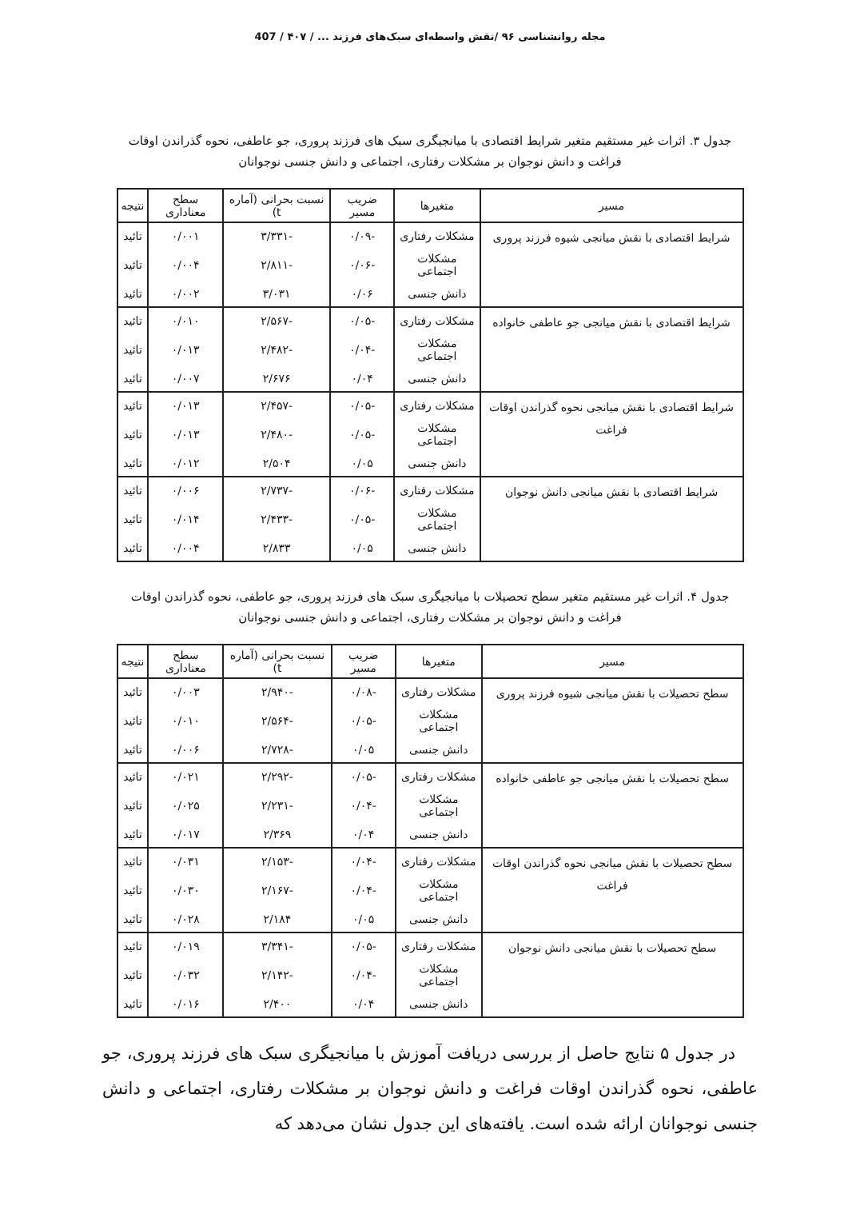مجله روانشناسی ۹۶ /نقش واسطه‌ای سبک‌های فرزند ... / ۴۰۷ / 407
جدول ۳. اثرات غیر مستقیم متغیر شرایط اقتصادی با میانجیگری سبک های فرزند پروری، جو عاطفی، نحوه گذراندن اوقات فراغت و دانش نوجوان بر مشکلات رفتاری، اجتماعی و دانش جنسی نوجوانان
| مسیر | متغیرها | ضریب مسیر | نسبت بحرانی (آماره t) | سطح معناداری | نتیجه |
| --- | --- | --- | --- | --- | --- |
| شرایط اقتصادی با نقش میانجی شیوه فرزند پروری | مشکلات رفتاری | -۰/۰۹ | -۳/۳۳۱ | ۰/۰۰۱ | تائید |
| | مشکلات اجتماعی | -۰/۰۶ | -۲/۸۱۱ | ۰/۰۰۴ | تائید |
| | دانش جنسی | ۰/۰۶ | ۳/۰۳۱ | ۰/۰۰۲ | تائید |
| شرایط اقتصادی با نقش میانجی جو عاطفی خانواده | مشکلات رفتاری | -۰/۰۵ | -۲/۵۶۷ | ۰/۰۱۰ | تائید |
| | مشکلات اجتماعی | -۰/۰۴ | -۲/۴۸۲ | ۰/۰۱۳ | تائید |
| | دانش جنسی | ۰/۰۴ | ۲/۶۷۶ | ۰/۰۰۷ | تائید |
| شرایط اقتصادی با نقش میانجی نحوه گذراندن اوقات فراغت | مشکلات رفتاری | -۰/۰۵ | -۲/۴۵۷ | ۰/۰۱۳ | تائید |
| | مشکلات اجتماعی | -۰/۰۵ | -۲/۴۸۰ | ۰/۰۱۳ | تائید |
| | دانش جنسی | ۰/۰۵ | ۲/۵۰۴ | ۰/۰۱۲ | تائید |
| شرایط اقتصادی با نقش میانجی دانش نوجوان | مشکلات رفتاری | -۰/۰۶ | -۲/۷۳۷ | ۰/۰۰۶ | تائید |
| | مشکلات اجتماعی | -۰/۰۵ | -۲/۴۳۳ | ۰/۰۱۴ | تائید |
| | دانش جنسی | ۰/۰۵ | ۲/۸۳۳ | ۰/۰۰۴ | تائید |
جدول ۴. اثرات غیر مستقیم متغیر سطح تحصیلات با میانجیگری سبک های فرزند پروری، جو عاطفی، نحوه گذراندن اوقات فراغت و دانش نوجوان بر مشکلات رفتاری، اجتماعی و دانش جنسی نوجوانان
| مسیر | متغیرها | ضریب مسیر | نسبت بحرانی (آماره t) | سطح معناداری | نتیجه |
| --- | --- | --- | --- | --- | --- |
| سطح تحصیلات با نقش میانجی شیوه فرزند پروری | مشکلات رفتاری | -۰/۰۸ | -۲/۹۴۰ | ۰/۰۰۳ | تائید |
| | مشکلات اجتماعی | -۰/۰۵ | -۲/۵۶۴ | ۰/۰۱۰ | تائید |
| | دانش جنسی | ۰/۰۵ | -۲/۷۲۸ | ۰/۰۰۶ | تائید |
| سطح تحصیلات با نقش میانجی جو عاطفی خانواده | مشکلات رفتاری | -۰/۰۵ | -۲/۲۹۲ | ۰/۰۲۱ | تائید |
| | مشکلات اجتماعی | -۰/۰۴ | -۲/۲۳۱ | ۰/۰۲۵ | تائید |
| | دانش جنسی | ۰/۰۴ | ۲/۳۶۹ | ۰/۰۱۷ | تائید |
| سطح تحصیلات با نقش میانجی نحوه گذراندن اوقات فراغت | مشکلات رفتاری | -۰/۰۴ | -۲/۱۵۳ | ۰/۰۳۱ | تائید |
| | مشکلات اجتماعی | -۰/۰۴ | -۲/۱۶۷ | ۰/۰۳۰ | تائید |
| | دانش جنسی | ۰/۰۵ | ۲/۱۸۴ | ۰/۰۲۸ | تائید |
| سطح تحصیلات با نقش میانجی دانش نوجوان | مشکلات رفتاری | -۰/۰۵ | -۳/۳۴۱ | ۰/۰۱۹ | تائید |
| | مشکلات اجتماعی | -۰/۰۴ | -۲/۱۴۲ | ۰/۰۳۲ | تائید |
| | دانش جنسی | ۰/۰۴ | ۲/۴۰۰ | ۰/۰۱۶ | تائید |
در جدول ۵ نتایج حاصل از بررسی دریافت آموزش با میانجیگری سبک های فرزند پروری، جو عاطفی، نحوه گذراندن اوقات فراغت و دانش نوجوان بر مشکلات رفتاری، اجتماعی و دانش جنسی نوجوانان ارائه شده است. یافته‌های این جدول نشان می‌دهد که